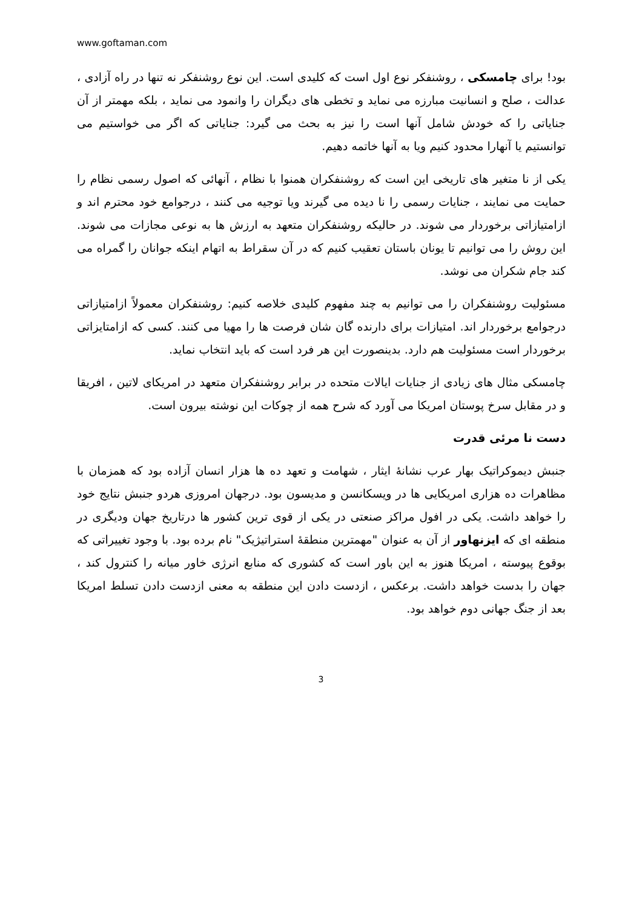www.goftaman.com
بود! برای چامسکی ، روشنفکر نوع اول است که کلیدی است. این نوع روشنفکر نه تنها در راه آزادی ، عدالت ، صلح و انسانیت مبارزه می نماید و تخطی های دیگران را وانمود می نماید ، بلکه مهمتر از آن جنایاتی را که خودش شامل آنها است را نیز به بحث می گیرد: جنایاتی که اگر می خواستیم می توانستیم یا آنهارا محدود کنیم ویا به آنها خاتمه دهیم.
یکی از نا متغیر های تاریخی این است که روشنفکران همنوا با نظام ، آنهائی که اصول رسمی نظام را حمایت می نمایند ، جنایات رسمی را نا دیده می گیرند ویا توجیه می کنند ، درجوامع خود محترم اند و ازامتیازاتی برخوردار می شوند. در حالیکه روشنفکران متعهد به ارزش ها به نوعی مجازات می شوند. این روش را می توانیم تا یونان باستان تعقیب کنیم که در آن سقراط به اتهام اینکه جوانان را گمراه می کند جام شکران می نوشد.
مسئولیت روشنفکران را می توانیم به چند مفهوم کلیدی خلاصه کنیم: روشنفکران معمولاً ازامتیازاتی درجوامع برخوردار اند. امتیازات برای دارنده گان شان فرصت ها را مهیا می کنند. کسی که ازامتایزاتی برخوردار است مسئولیت هم دارد. بدینصورت این هر فرد است که باید انتخاب نماید.
چامسکی مثال های زیادی از جنایات ایالات متحده در برابر روشنفکران متعهد در امریکای لاتین ، افریقا و در مقابل سرخ پوستان امریکا می آورد که شرح همه از چوکات این نوشته بیرون است.
دست نا مرئی قدرت
جنبش دیموکراتیک بهار عرب نشانهٔ ایثار ، شهامت و تعهد ده ها هزار انسان آزاده بود که همزمان با مظاهرات ده هزاری امریکایی ها در ویسکانسن و مدیسون بود. درجهان امروزی هردو جنبش نتایج خود را خواهد داشت. یکی در افول مراکز صنعتی در یکی از قوی ترین کشور ها درتاریخ جهان ودیگری در منطقه ای که ایزنهاور از آن به عنوان "مهمترین منطقهٔ استراتیژیک" نام برده بود. با وجود تغییراتی که بوقوع پیوسته ، امریکا هنوز به این باور است که کشوری که منابع انرژی خاور میانه را کنترول کند ، جهان را بدست خواهد داشت. برعکس ، ازدست دادن این منطقه به معنی ازدست دادن تسلط امریکا بعد از جنگ جهانی دوم خواهد بود.
3